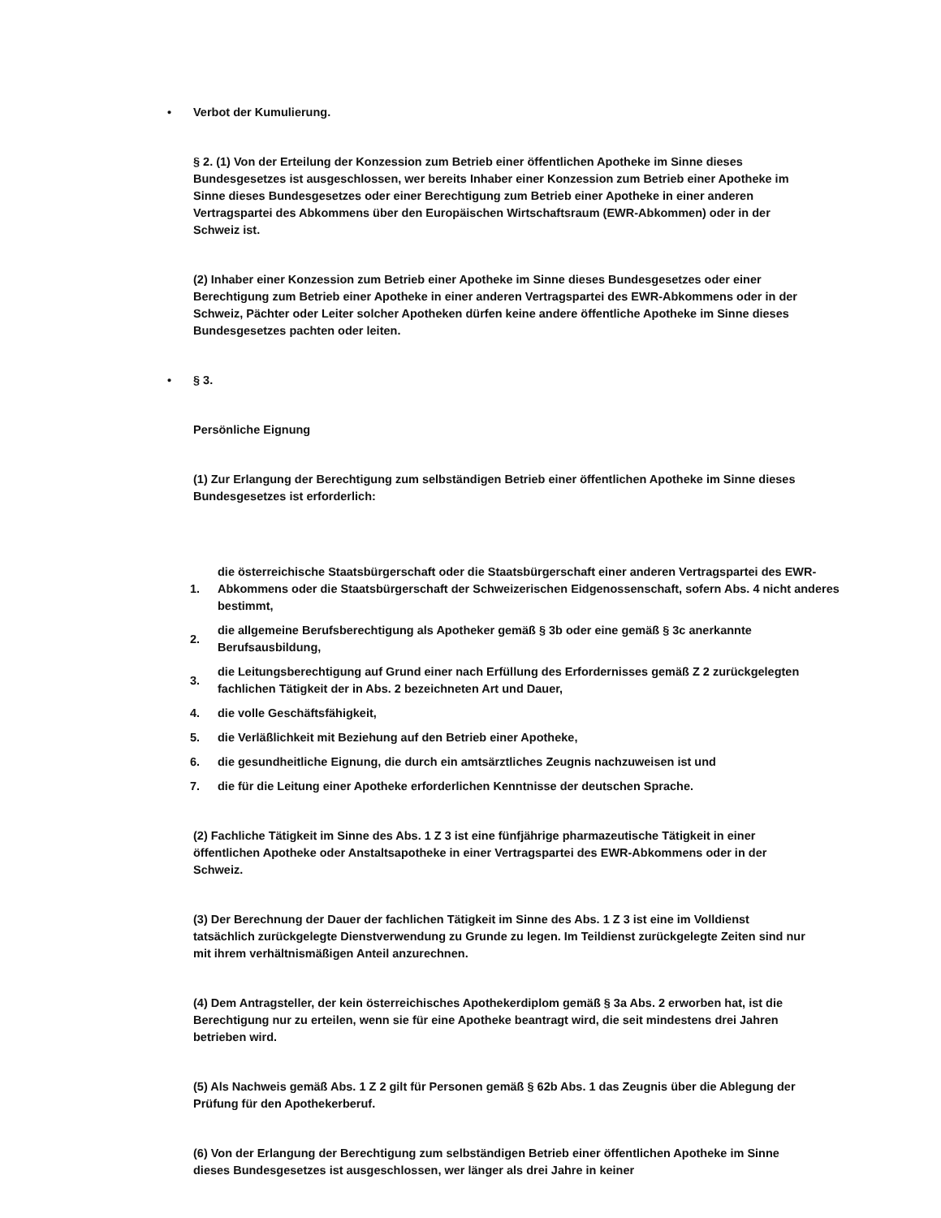• Verbot der Kumulierung.
§ 2. (1) Von der Erteilung der Konzession zum Betrieb einer öffentlichen Apotheke im Sinne dieses Bundesgesetzes ist ausgeschlossen, wer bereits Inhaber einer Konzession zum Betrieb einer Apotheke im Sinne dieses Bundesgesetzes oder einer Berechtigung zum Betrieb einer Apotheke in einer anderen Vertragspartei des Abkommens über den Europäischen Wirtschaftsraum (EWR-Abkommen) oder in der Schweiz ist.
(2) Inhaber einer Konzession zum Betrieb einer Apotheke im Sinne dieses Bundesgesetzes oder einer Berechtigung zum Betrieb einer Apotheke in einer anderen Vertragspartei des EWR-Abkommens oder in der Schweiz, Pächter oder Leiter solcher Apotheken dürfen keine andere öffentliche Apotheke im Sinne dieses Bundesgesetzes pachten oder leiten.
• § 3.
Persönliche Eignung
(1) Zur Erlangung der Berechtigung zum selbständigen Betrieb einer öffentlichen Apotheke im Sinne dieses Bundesgesetzes ist erforderlich:
1. die österreichische Staatsbürgerschaft oder die Staatsbürgerschaft einer anderen Vertragspartei des EWR-Abkommens oder die Staatsbürgerschaft der Schweizerischen Eidgenossenschaft, sofern Abs. 4 nicht anderes bestimmt,
2. die allgemeine Berufsberechtigung als Apotheker gemäß § 3b oder eine gemäß § 3c anerkannte Berufsausbildung,
3. die Leitungsberechtigung auf Grund einer nach Erfüllung des Erfordernisses gemäß Z 2 zurückgelegten fachlichen Tätigkeit der in Abs. 2 bezeichneten Art und Dauer,
4. die volle Geschäftsfähigkeit,
5. die Verläßlichkeit mit Beziehung auf den Betrieb einer Apotheke,
6. die gesundheitliche Eignung, die durch ein amtsärztliches Zeugnis nachzuweisen ist und
7. die für die Leitung einer Apotheke erforderlichen Kenntnisse der deutschen Sprache.
(2) Fachliche Tätigkeit im Sinne des Abs. 1 Z 3 ist eine fünfjährige pharmazeutische Tätigkeit in einer öffentlichen Apotheke oder Anstaltsapotheke in einer Vertragspartei des EWR-Abkommens oder in der Schweiz.
(3) Der Berechnung der Dauer der fachlichen Tätigkeit im Sinne des Abs. 1 Z 3 ist eine im Volldienst tatsächlich zurückgelegte Dienstverwendung zu Grunde zu legen. Im Teildienst zurückgelegte Zeiten sind nur mit ihrem verhältnismäßigen Anteil anzurechnen.
(4) Dem Antragsteller, der kein österreichisches Apothekerdiplom gemäß § 3a Abs. 2 erworben hat, ist die Berechtigung nur zu erteilen, wenn sie für eine Apotheke beantragt wird, die seit mindestens drei Jahren betrieben wird.
(5) Als Nachweis gemäß Abs. 1 Z 2 gilt für Personen gemäß § 62b Abs. 1 das Zeugnis über die Ablegung der Prüfung für den Apothekerberuf.
(6) Von der Erlangung der Berechtigung zum selbständigen Betrieb einer öffentlichen Apotheke im Sinne dieses Bundesgesetzes ist ausgeschlossen, wer länger als drei Jahre in keiner